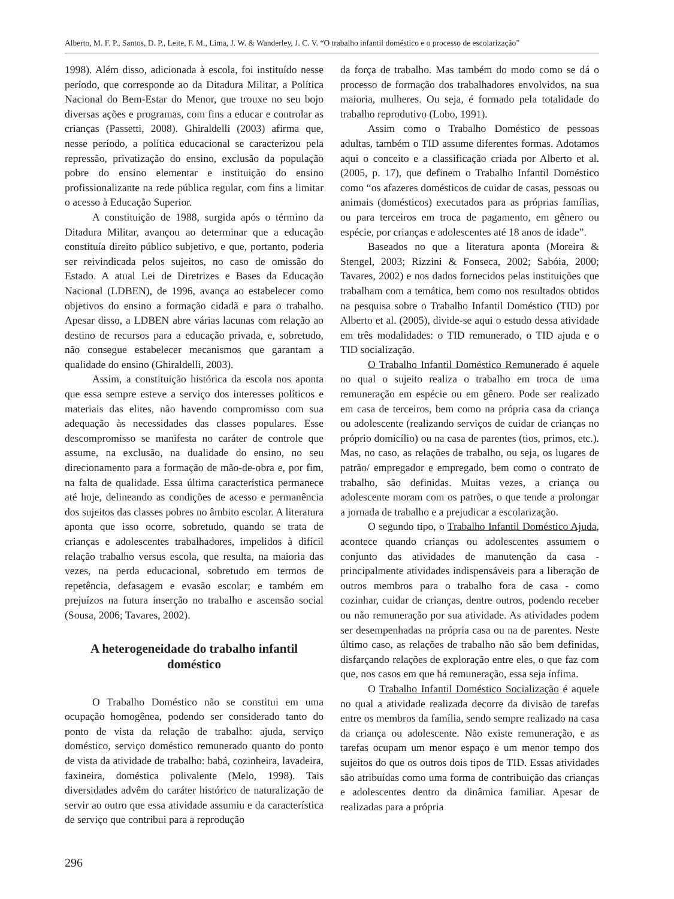Alberto, M. F. P., Santos, D. P., Leite, F. M., Lima, J. W. & Wanderley, J. C. V. “O trabalho infantil doméstico e o processo de escolarização”
1998). Além disso, adicionada à escola, foi instituído nesse período, que corresponde ao da Ditadura Militar, a Política Nacional do Bem-Estar do Menor, que trouxe no seu bojo diversas ações e programas, com fins a educar e controlar as crianças (Passetti, 2008). Ghiraldelli (2003) afirma que, nesse período, a política educacional se caracterizou pela repressão, privatização do ensino, exclusão da população pobre do ensino elementar e instituição do ensino profissionalizante na rede pública regular, com fins a limitar o acesso à Educação Superior.
A constituição de 1988, surgida após o término da Ditadura Militar, avançou ao determinar que a educação constituía direito público subjetivo, e que, portanto, poderia ser reivindicada pelos sujeitos, no caso de omissão do Estado. A atual Lei de Diretrizes e Bases da Educação Nacional (LDBEN), de 1996, avança ao estabelecer como objetivos do ensino a formação cidadã e para o trabalho. Apesar disso, a LDBEN abre várias lacunas com relação ao destino de recursos para a educação privada, e, sobretudo, não consegue estabelecer mecanismos que garantam a qualidade do ensino (Ghiraldelli, 2003).
Assim, a constituição histórica da escola nos aponta que essa sempre esteve a serviço dos interesses políticos e materiais das elites, não havendo compromisso com sua adequação às necessidades das classes populares. Esse descompromisso se manifesta no caráter de controle que assume, na exclusão, na dualidade do ensino, no seu direcionamento para a formação de mão-de-obra e, por fim, na falta de qualidade. Essa última característica permanece até hoje, delineando as condições de acesso e permanência dos sujeitos das classes pobres no âmbito escolar. A literatura aponta que isso ocorre, sobretudo, quando se trata de crianças e adolescentes trabalhadores, impelidos à difícil relação trabalho versus escola, que resulta, na maioria das vezes, na perda educacional, sobretudo em termos de repetência, defasagem e evasão escolar; e também em prejuízos na futura inserção no trabalho e ascensão social (Sousa, 2006; Tavares, 2002).
A heterogeneidade do trabalho infantil doméstico
O Trabalho Doméstico não se constitui em uma ocupação homogênea, podendo ser considerado tanto do ponto de vista da relação de trabalho: ajuda, serviço doméstico, serviço doméstico remunerado quanto do ponto de vista da atividade de trabalho: babá, cozinheira, lavadeira, faxineira, doméstica polivalente (Melo, 1998). Tais diversidades advêm do caráter histórico de naturalização de servir ao outro que essa atividade assumiu e da característica de serviço que contribui para a reprodução
da força de trabalho. Mas também do modo como se dá o processo de formação dos trabalhadores envolvidos, na sua maioria, mulheres. Ou seja, é formado pela totalidade do trabalho reprodutivo (Lobo, 1991).
Assim como o Trabalho Doméstico de pessoas adultas, também o TID assume diferentes formas. Adotamos aqui o conceito e a classificação criada por Alberto et al. (2005, p. 17), que definem o Trabalho Infantil Doméstico como “os afazeres domésticos de cuidar de casas, pessoas ou animais (domésticos) executados para as próprias famílias, ou para terceiros em troca de pagamento, em gênero ou espécie, por crianças e adolescentes até 18 anos de idade”.
Baseados no que a literatura aponta (Moreira & Stengel, 2003; Rizzini & Fonseca, 2002; Sabóia, 2000; Tavares, 2002) e nos dados fornecidos pelas instituições que trabalham com a temática, bem como nos resultados obtidos na pesquisa sobre o Trabalho Infantil Doméstico (TID) por Alberto et al. (2005), divide-se aqui o estudo dessa atividade em três modalidades: o TID remunerado, o TID ajuda e o TID socialização.
O Trabalho Infantil Doméstico Remunerado é aquele no qual o sujeito realiza o trabalho em troca de uma remuneração em espécie ou em gênero. Pode ser realizado em casa de terceiros, bem como na própria casa da criança ou adolescente (realizando serviços de cuidar de crianças no próprio domicílio) ou na casa de parentes (tios, primos, etc.). Mas, no caso, as relações de trabalho, ou seja, os lugares de patrão/ empregador e empregado, bem como o contrato de trabalho, são definidas. Muitas vezes, a criança ou adolescente moram com os patrões, o que tende a prolongar a jornada de trabalho e a prejudicar a escolarização.
O segundo tipo, o Trabalho Infantil Doméstico Ajuda, acontece quando crianças ou adolescentes assumem o conjunto das atividades de manutenção da casa - principalmente atividades indispensáveis para a liberação de outros membros para o trabalho fora de casa - como cozinhar, cuidar de crianças, dentre outros, podendo receber ou não remuneração por sua atividade. As atividades podem ser desempenhadas na própria casa ou na de parentes. Neste último caso, as relações de trabalho não são bem definidas, disfarçando relações de exploração entre eles, o que faz com que, nos casos em que há remuneração, essa seja ínfima.
O Trabalho Infantil Doméstico Socialização é aquele no qual a atividade realizada decorre da divisão de tarefas entre os membros da família, sendo sempre realizado na casa da criança ou adolescente. Não existe remuneração, e as tarefas ocupam um menor espaço e um menor tempo dos sujeitos do que os outros dois tipos de TID. Essas atividades são atribuídas como uma forma de contribuição das crianças e adolescentes dentro da dinâmica familiar. Apesar de realizadas para a própria
296